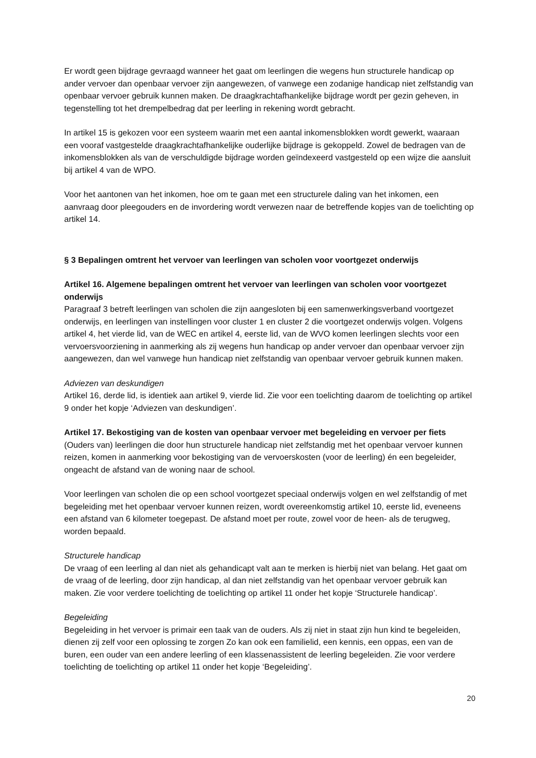Er wordt geen bijdrage gevraagd wanneer het gaat om leerlingen die wegens hun structurele handicap op ander vervoer dan openbaar vervoer zijn aangewezen, of vanwege een zodanige handicap niet zelfstandig van openbaar vervoer gebruik kunnen maken. De draagkrachtafhankelijke bijdrage wordt per gezin geheven, in tegenstelling tot het drempelbedrag dat per leerling in rekening wordt gebracht.
In artikel 15 is gekozen voor een systeem waarin met een aantal inkomensblokken wordt gewerkt, waaraan een vooraf vastgestelde draagkrachtafhankelijke ouderlijke bijdrage is gekoppeld. Zowel de bedragen van de inkomensblokken als van de verschuldigde bijdrage worden geïndexeerd vastgesteld op een wijze die aansluit bij artikel 4 van de WPO.
Voor het aantonen van het inkomen, hoe om te gaan met een structurele daling van het inkomen, een aanvraag door pleegouders en de invordering wordt verwezen naar de betreffende kopjes van de toelichting op artikel 14.
§ 3 Bepalingen omtrent het vervoer van leerlingen van scholen voor voortgezet onderwijs
Artikel 16. Algemene bepalingen omtrent het vervoer van leerlingen van scholen voor voortgezet onderwijs
Paragraaf 3 betreft leerlingen van scholen die zijn aangesloten bij een samenwerkingsverband voortgezet onderwijs, en leerlingen van instellingen voor cluster 1 en cluster 2 die voortgezet onderwijs volgen. Volgens artikel 4, het vierde lid, van de WEC en artikel 4, eerste lid, van de WVO komen leerlingen slechts voor een vervoersvoorziening in aanmerking als zij wegens hun handicap op ander vervoer dan openbaar vervoer zijn aangewezen, dan wel vanwege hun handicap niet zelfstandig van openbaar vervoer gebruik kunnen maken.
Adviezen van deskundigen
Artikel 16, derde lid, is identiek aan artikel 9, vierde lid. Zie voor een toelichting daarom de toelichting op artikel 9 onder het kopje ‘Adviezen van deskundigen’.
Artikel 17. Bekostiging van de kosten van openbaar vervoer met begeleiding en vervoer per fiets
(Ouders van) leerlingen die door hun structurele handicap niet zelfstandig met het openbaar vervoer kunnen reizen, komen in aanmerking voor bekostiging van de vervoerskosten (voor de leerling) én een begeleider, ongeacht de afstand van de woning naar de school.
Voor leerlingen van scholen die op een school voortgezet speciaal onderwijs volgen en wel zelfstandig of met begeleiding met het openbaar vervoer kunnen reizen, wordt overeenkomstig artikel 10, eerste lid, eveneens een afstand van 6 kilometer toegepast. De afstand moet per route, zowel voor de heen- als de terugweg, worden bepaald.
Structurele handicap
De vraag of een leerling al dan niet als gehandicapt valt aan te merken is hierbij niet van belang. Het gaat om de vraag of de leerling, door zijn handicap, al dan niet zelfstandig van het openbaar vervoer gebruik kan maken. Zie voor verdere toelichting de toelichting op artikel 11 onder het kopje ‘Structurele handicap’.
Begeleiding
Begeleiding in het vervoer is primair een taak van de ouders. Als zij niet in staat zijn hun kind te begeleiden, dienen zij zelf voor een oplossing te zorgen Zo kan ook een familielid, een kennis, een oppas, een van de buren, een ouder van een andere leerling of een klassenassistent de leerling begeleiden. Zie voor verdere toelichting de toelichting op artikel 11 onder het kopje ‘Begeleiding’.
20